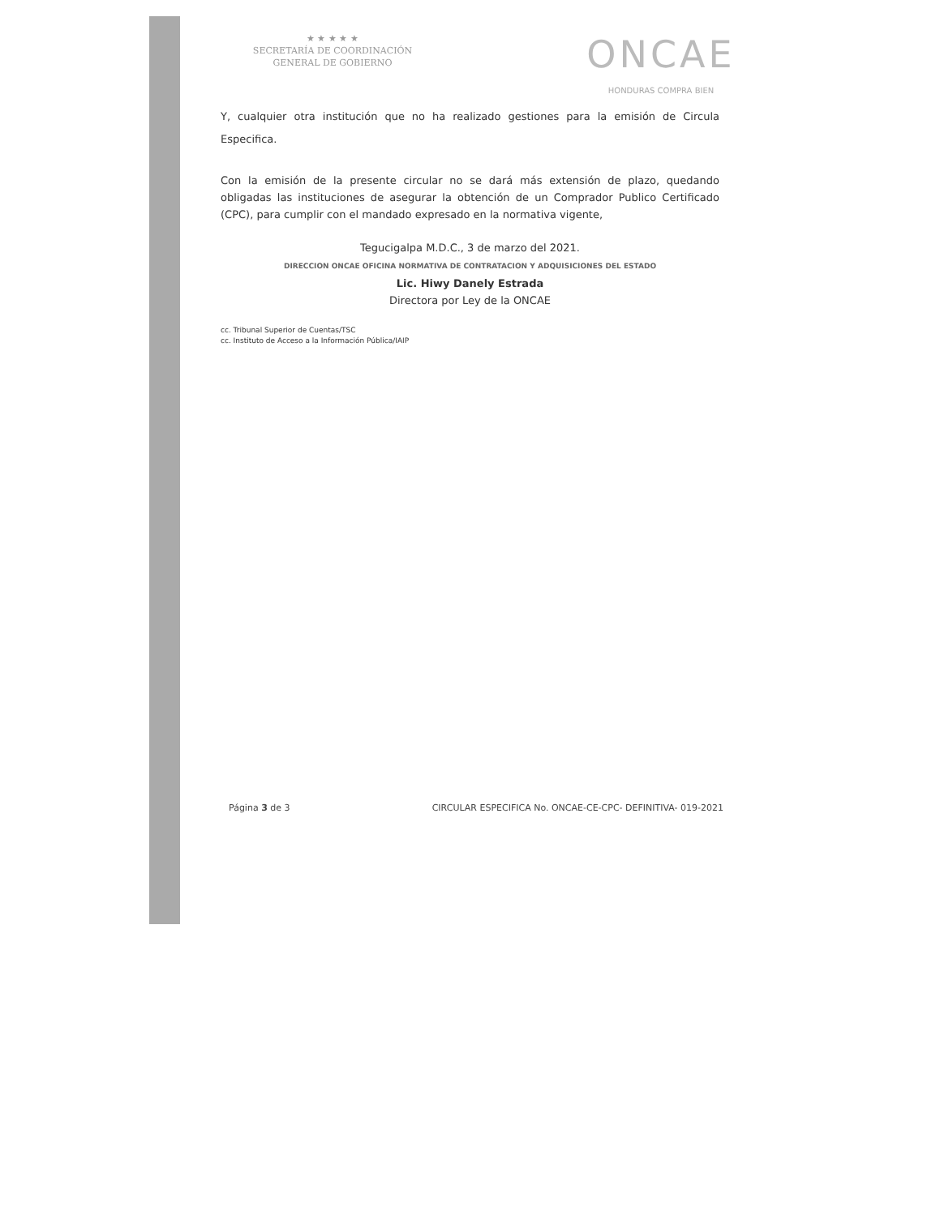★ ★ ★ ★ ★
SECRETARÍA DE COORDINACIÓN
GENERAL DE GOBIERNO
ONCAE
HONDURAS COMPRA BIEN
Y, cualquier otra institución que no ha realizado gestiones para la emisión de Circula Especifica.
Con la emisión de la presente circular no se dará más extensión de plazo, quedando obligadas las instituciones de asegurar la obtención de un Comprador Publico Certificado (CPC), para cumplir con el mandado expresado en la normativa vigente,
Tegucigalpa M.D.C., 3 de marzo del 2021.
DIRECCION ONCAE OFICINA NORMATIVA DE CONTRATACION Y ADQUISICIONES DEL ESTADO
Lic. Hiwy Danely Estrada
Directora por Ley de la ONCAE
cc. Tribunal Superior de Cuentas/TSC
cc. Instituto de Acceso a la Información Pública/IAIP
Página 3 de 3 CIRCULAR ESPECIFICA No. ONCAE-CE-CPC- DEFINITIVA- 019-2021